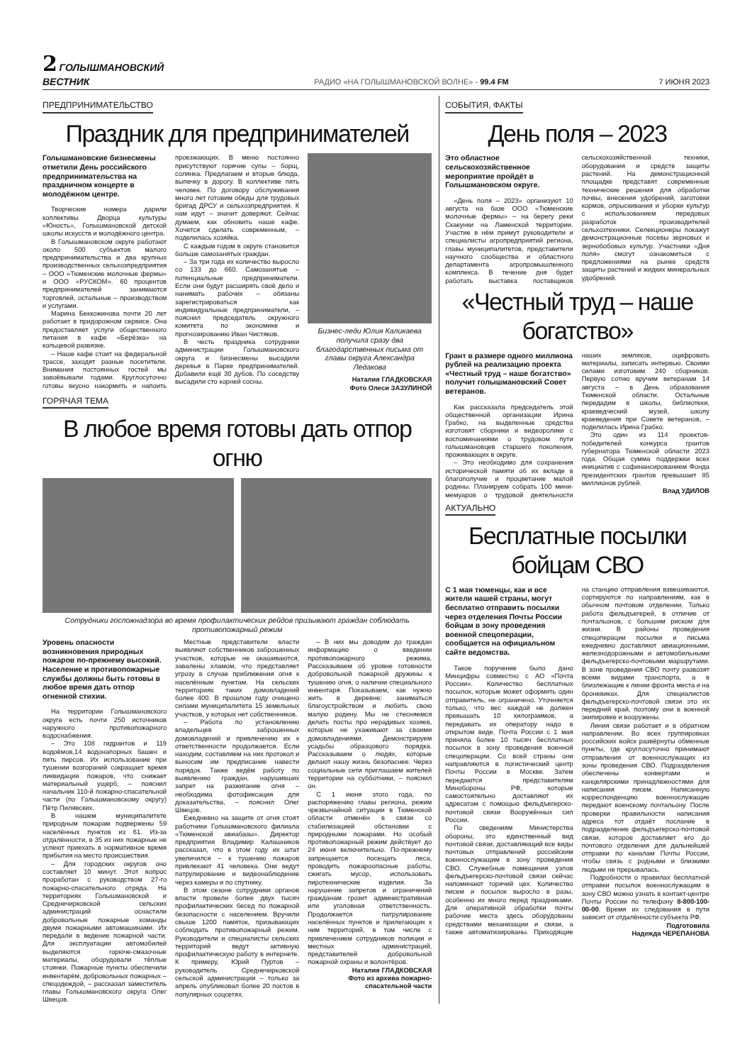2 ГОЛЫШМАНОВСКИЙ
ВЕСТНИК
РАДИО «НА ГОЛЫШМАНОВСКОЙ ВОЛНЕ» - 99.4 FM
7 ИЮНЯ 2023
ПРЕДПРИНИМАТЕЛЬСТВО
Праздник для предпринимателей
Голышмановские бизнесмены отметили День российского предпринимательства на праздничном концерте в молодёжном центре.
Творческие номера дарили коллективы Дворца культуры «Юность», Голышмановской детской школы искусств и молодёжного центра.
В Голышмановском округе работают около 500 субъектов малого предпринимательства и два крупных производственных сельхозпредприятия – ООО «Тюменские молочные фермы» и ООО «РУСКОМ». 60 процентов предпринимателей занимаются торговлей, остальные – производством и услугами.
Марина Беккожинова почти 20 лет работает в придорожном сервисе. Она предоставляет услуги общественного питания в кафе «Берёзка» на кольцевой развязке.
– Наше кафе стоит на федеральной трассе, заходят разные посетители. Внимания постоянных гостей мы завоёвывали годами. Круглосуточно готовы вкусно накормить и напоить проезжающих. В меню постоянно присутствуют горячие супы – борщ, солянка. Предлагаем и вторые блюда, выпечку в дорогу. В коллективе пять человек. По договору обслуживания много лет готовим обеды для трудовых бригад ДРСУ и сельхозпредприятия. К нам идут – значит доверяют. Сейчас думаем, как обновить наше кафе. Хочется сделать современным, – поделилась хозяйка.
С каждым годом в округе становится больше самозанятых граждан.
– За три года их количество выросло со 133 до 660. Самозанятые – потенциальные предприниматели. Если они будут расширять своё дело и нанимать рабочих – обязаны зарегистрироваться как индивидуальные предприниматели, – пояснил председатель окружного комитета по экономике и прогнозированию Иван Чистяков.
В честь праздника сотрудники администрации Голышмановского округа и бизнесмены высадили деревья в Парке предпринимателей. Добавили ещё 30 дубов. По соседству высадили сто корней сосны.
Бизнес-леди Юлия Каликаева получила сразу два благодарственных письма от главы округа Александра Ледакова
Наталия ГЛАДКОВСКАЯ
Фото Олеси ЗАЗУЛИНОЙ
ГОРЯЧАЯ ТЕМА
В любое время готовы дать отпор огню
Сотрудники госпожнадзора во время профилактических рейдов призывают граждан соблюдать противопожарный режим
Уровень опасности возникновения природных пожаров по-прежнему высокий. Население и противопожарные службы должны быть готовы в любое время дать отпор огненной стихии.
На территории Голышмановского округа есть почти 250 источников наружного противопожарного водоснабжения.
– Это 108 гидрантов и 119 водоёмов,14 водонапорных башен и пять пирсов. Их использование при тушении возгораний сокращает время ликвидации пожаров, что снижает материальный ущерб, – пояснил начальник 110-й пожарно-спасательной части (по Голышмановскому округу) Пётр Пилявских.
В нашем муниципалитете природным пожарам подвержены 59 населённых пунктов из 61. Из-за отдалённости, в 35 из них пожарные не успеют приехать в нормативное время прибытия на место происшествия.
– Для городских округов оно составляет 10 минут. Этот вопрос проработан с руководством 27-го пожарно-спасательного отряда. На территориях Голышмановской и Среднечирковской сельских администраций оснастили добровольные пожарные команды двумя пожарными автомашинами. Их передали в ведение пожарной части. Для эксплуатации автомобилей выделяются горюче-смазочные материалы, оборудовали тёплые стоянки. Пожарные пункты обеспечили инвентарём, добровольных пожарных – спецодеждой, – рассказал заместитель главы Голышмановского округа Олег Швецов.
Местные представители власти выявляют собственников заброшенных участков, которые не окашиваются, завалены хламом, что представляет угрозу в случае приближения огня к населённым пунктам. На сельских территориях таких домовладений более 400. В прошлом году очищено силами муниципалитета 15 земельных участков, у которых нет собственников.
– Работа по установлению владельцев заброшенных домовладений и привлечению их к ответственности продолжается. Если находим, составляем на них протокол и выносим им предписание навести порядок. Также ведём работу по выявлению граждан, нарушивших запрет на разжигание огня – необходима фотофиксация для доказательства, – пояснил Олег Швецов.
Ежедневно на защите от огня стоят работники Голышмановского филиала «Тюменской авиабазы». Директор предприятия Владимир Калашников рассказал, что в этом году их штат увеличился – к тушению пожаров привлекают 41 человека. Они ведут патрулирование и видеонаблюдение через камеры и по спутнику.
В этом сезоне сотрудники органов власти провели более двух тысяч профилактических бесед по пожарной безопасности с населением. Вручили свыше 1200 памяток, призывающих соблюдать противопожарный режим. Руководители и специалисты сельских территорий ведут активную профилактическую работу в интернете. К примеру, Юрий Пуртов – руководитель Среднечирковской сельской администрации – только за апрель опубликовал более 20 постов в популярных соцсетях.
– В них мы доводим до граждан информацию о введении противопожарного режима. Рассказываем об уровне готовности добровольной пожарной дружины к тушению огня, о наличии специального инвентаря. Показываем, как нужно жить в деревне: заниматься благоустройством и любить свою малую родину. Мы не стесняемся делать посты про нерадивых хозяев, которые не ухаживают за своими домовладениями. Демонстрируем усадьбы образцового порядка. Рассказываем о людях, которые делают нашу жизнь безопаснее. Через социальные сети приглашаем жителей территории на субботники, – пояснил он.
С 1 июня этого года, по распоряжению главы региона, режим чрезвычайной ситуации в Тюменской области отменён в связи со стабилизацией обстановки с природными пожарами. Но особый противопожарный режим действует до 24 июня включительно. По-прежнему запрещается посещать леса, проводить пожароопасные работы, сжигать мусор, использовать пиротехнические изделия. За нарушение запретов и ограничений гражданам грозит административная или уголовная ответственность. Продолжается патрулирование населённых пунктов и прилегающих к ним территорий, в том числе с привлечением сотрудников полиции и местных администраций, представителей добровольной пожарной охраны и волонтёров.
Наталия ГЛАДКОВСКАЯ
Фото из архива пожарно-спасательной части
СОБЫТИЯ, ФАКТЫ
День поля – 2023
Это областное сельскохозяйственное мероприятие пройдёт в Голышмановском округе.
«День поля – 2023» организуют 10 августа на базе ООО «Тюменские молочные фермы» – на берегу реки Скакунки на Ламенской территории. Участие в нём примут руководители и специалисты агропредприятий региона, главы муниципалитетов, представители научного сообщества и областного департамента агропромышленного комплекса. В течение дня будет работать выставка поставщиков сельскохозяйственной техники, оборудования и средств защиты растений. На демонстрационной площадке представят современные технические решения для обработки почвы, внесения удобрений, заготовки кормов, опрыскивания и уборки культур с использованием передовых разработок производителей сельхозтехники. Селекционеры покажут демонстрационные посевы зерновых и зернобобовых культур. Участники «Дня поля» смогут ознакомиться с предложениями на рынке средств защиты растений и жидких минеральных удобрений.
«Честный труд – наше богатство»
Грант в размере одного миллиона рублей на реализацию проекта «Честный труд – наше богатство» получит голышмановский Совет ветеранов.
Как рассказала председатель этой общественной организации Ирина Грабко, на выделенные средства изготовят сборники и видеоролики с воспоминаниями о трудовом пути голышмановцев старшего поколения, проживающих в округе.
– Это необходимо для сохранения исторической памяти об их вкладе в благополучие и процветание малой родины. Планируем собрать 100 мини-мемуаров о трудовой деятельности наших земляков, оцифровать материалы, записать интервью. Своими силами изготовим 240 сборников. Первую сотню вручим ветеранам 14 августа – в День образования Тюменской области. Остальные передадим в школы, библиотеки, краеведческий музей, школу краеведения при Совете ветеранов, – поделилась Ирина Грабко.
Это один из 114 проектов-победителей конкурса грантов губернатора Тюменской области 2023 года. Общая сумма поддержки всех инициатив с софинансированием Фонда президентских грантов превышает 85 миллионов рублей.
Влад УДИЛОВ
АКТУАЛЬНО
Бесплатные посылки бойцам СВО
С 1 мая тюменцы, как и все жители нашей страны, могут бесплатно отправить посылки через отделения Почты России бойцам в зону проведения военной спецоперации, сообщается на официальном сайте ведомства.
Такое поручение было дано Минцифры совместно с АО «Почта России». Количество бесплатных посылок, которые может оформить один отправитель, не ограничено. Уточняется только, что вес каждой не должен превышать 10 килограммов, а передавать их оператору надо в открытом виде. Почта России с 1 мая приняла более 10 тысяч бесплатных посылок в зону проведения военной спецоперации. Со всей страны они направляются в логистический центр Почты России в Москве. Затем передаются представителям Минобороны РФ, которые самостоятельно доставляют их адресатам с помощью фельдъегерско-почтовой связи Вооружённых сил России.
По сведениям Министерства обороны, это единственный вид почтовой связи, доставляющий все виды почтовых отправлений российским военнослужащим в зону проведения СВО. Служебные помещения узлов фельдъегерско-почтовой связи сейчас напоминают горячий цех. Количество писем и посылок выросло в разы, особенно их много перед праздниками. Для оперативной обработки почты рабочие места здесь оборудованы средствами механизации и связи, а также автоматизированы. Приходящие на станцию отправления взвешиваются, сортируются по направлениям, как в обычном почтовом отделении. Только работа фельдъегерей, в отличие от почтальонов, с большим риском для жизни. В районы проведения спецоперации посылки и письма ежедневно доставляют авиационными, железнодорожными и автомобильными фельдъегерско-почтовыми маршрутами. В зоне проведения СВО почту развозят всеми видами транспорта, а в близлежащие к линии фронта места и на броневиках. Для специалистов фельдъегерско-почтовой связи это их передний край, поэтому они в военной экипировке и вооружены.
Линия связи работает и в обратном направлении. Во всех группировках российских войск развёрнуты обменные пункты, где круглосуточно принимают отправления от военнослужащих из зоны проведения СВО. Подразделения обеспечены конвертами и канцелярскими принадлежностями для написания писем. Написанную корреспонденцию военнослужащие передают военскому почтальону. После проверки правильности написания адреса тот отдаёт послание в подразделение фельдъегерско-почтовой связи, которое доставляет его до почтового отделения для дальнейшей отправки по каналам Почты России, чтобы связь с родными и близкими людьми не прерывалась.
Подробности о правилах бесплатной отправки посылок военнослужащим в зону СВО можно узнать в контакт-центре Почты России по телефону 8-800-100-00-00. Время их следования в пути зависит от отдалённости субъекта РФ.
Подготовила
Надежда ЧЕРЕПАНОВА